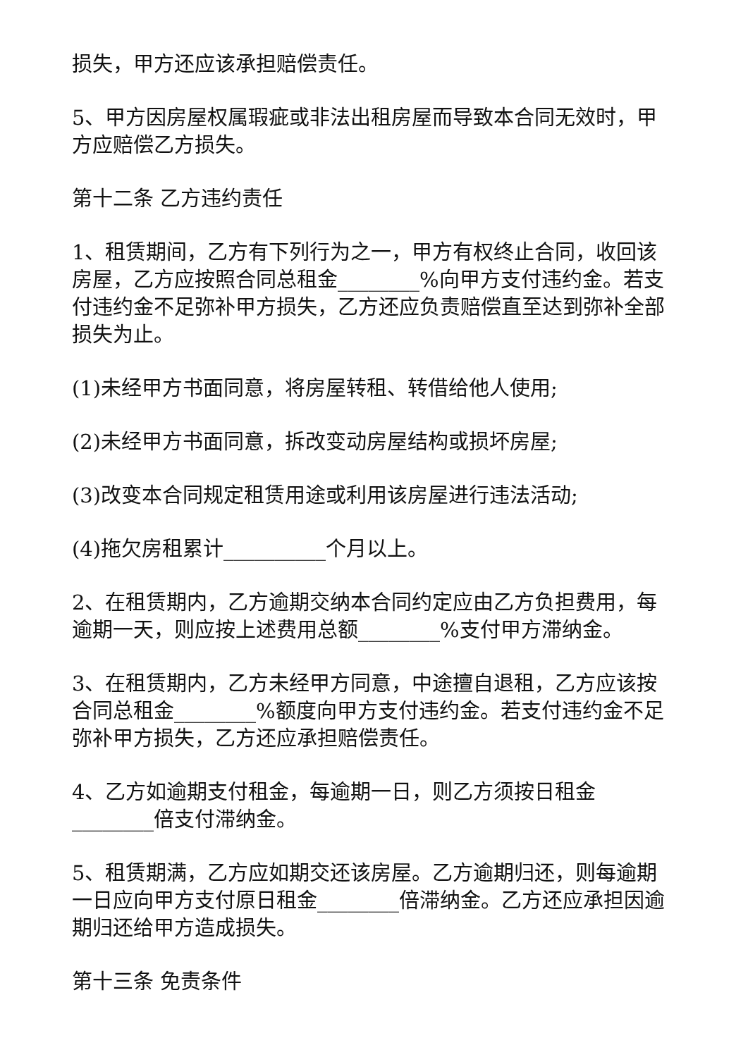损失，甲方还应该承担赔偿责任。
5、甲方因房屋权属瑕疵或非法出租房屋而导致本合同无效时，甲方应赔偿乙方损失。
第十二条 乙方违约责任
1、租赁期间，乙方有下列行为之一，甲方有权终止合同，收回该房屋，乙方应按照合同总租金________%向甲方支付违约金。若支付违约金不足弥补甲方损失，乙方还应负责赔偿直至达到弥补全部损失为止。
(1)未经甲方书面同意，将房屋转租、转借给他人使用;
(2)未经甲方书面同意，拆改变动房屋结构或损坏房屋;
(3)改变本合同规定租赁用途或利用该房屋进行违法活动;
(4)拖欠房租累计__________个月以上。
2、在租赁期内，乙方逾期交纳本合同约定应由乙方负担费用，每逾期一天，则应按上述费用总额________%支付甲方滞纳金。
3、在租赁期内，乙方未经甲方同意，中途擅自退租，乙方应该按合同总租金________%额度向甲方支付违约金。若支付违约金不足弥补甲方损失，乙方还应承担赔偿责任。
4、乙方如逾期支付租金，每逾期一日，则乙方须按日租金________倍支付滞纳金。
5、租赁期满，乙方应如期交还该房屋。乙方逾期归还，则每逾期一日应向甲方支付原日租金________倍滞纳金。乙方还应承担因逾期归还给甲方造成损失。
第十三条 免责条件